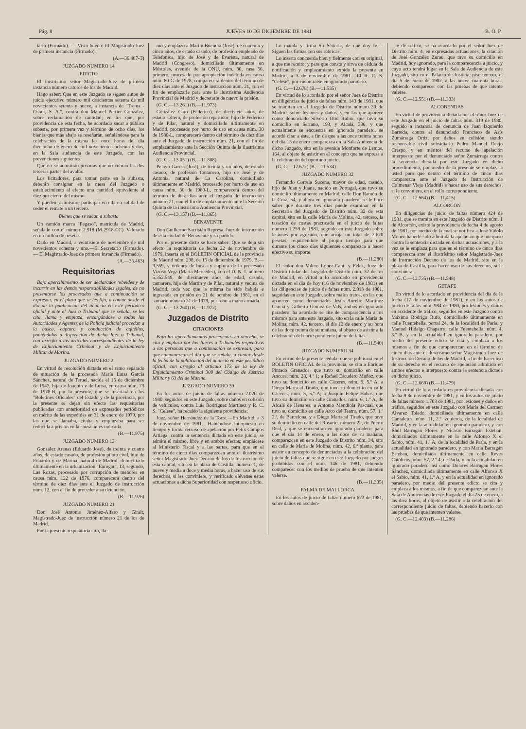Pág. 8 JUEVES 10 DE DICIEMBRE DE 1981 B. O. P.
tario (Firmado). — Visto bueno: El Magistrado-Juez de primera instancia (Firmado).
(A.—36.487-T)
JUZGADO NUMERO 14
EDICTO
El ilustrísimo señor Magistrado-Juez de primera instancia número catorce de los de Madrid.
Hago saber: Que en este Juzgado se siguen autos de juicio ejecutivo número mil doscientos setenta de mil novecientos setenta y nueve, a instancia de "Trema - Osnur, S. A.", contra don Manuel Pertier González, sobre reclamación de cantidad; en los que, por providencia de esta fecha, he acordado sacar a pública subasta, por primera vez y término de ocho días, los bienes que más abajo se reseñarán, señalándose para la celebración de la misma las once horas del día dieciocho de enero de mil novecientos ochenta y dos, en la Sala audiencia de este Juzgado, con las prevenciones siguientes:
Que no se admitirán posturas que no cubran las dos terceras partes del avalúo.
Los licitadores, para tomar parte en la subasta, deberán consignar en la mesa del Juzgado o establecimiento al efecto una cantidad equivalente al diez por ciento del mismo.
Y pueden, asimismo, participar en ella en calidad de ceder el remate a un tercero.
Bienes que se sacan a subasta
Un camión marca "Pegaso", matrícula de Madrid, señalado con el número 2.918 (M-2918-CC). Valorado en un millón de pesetas.
Dado en Madrid, a veintisiete de noviembre de mil novecientos ochenta y uno.—El Secretario (Firmado). — El Magistrado-Juez de primera instancia (Firmado).
(A.—36.463)
Requisitorias
Bajo apercibimiento de ser declarados rebeldes y de incurrir en las demás responsabilidades legales, de no presentarse los procesados que a continuación se expresan, en el plazo que se les fija, a contar desde el día de la publicación del anuncio en este periódico oficial y ante el Juez o Tribunal que se señala, se les cita, llama y emplaza, encargándose a todas las Autoridades y Agentes de la Policía judicial procedan a la busca, captura y conducción de aquéllos, poniéndolos a disposición de dicho Juez o Tribunal, con arreglo a los artículos correspondientes de la ley de Enjuiciamiento Criminal y de Enjuiciamiento Militar de Marina.
JUZGADO NUMERO 2
En virtud de resolución dictada en el ramo separado de situación de la procesada María Luisa García Sánchez, natural de Teruel, nacida el 15 de diciembre de 1947, hija de Joaquín y de Luisa, en causa núm. 73 de 1978-B, por la presente, que se insertará en los "Boletines Oficiales" del Estado y de la provincia, por la presente se dejan sin efecto las requisitorias publicadas con anterioridad en expresados periódicos en mérito de las expedidas en 31 de enero de 1979, por las que se llamaba, citaba y emplazaba para ser reducida a prisión en la causa antes indicada.
(B.—11.975)
JUZGADO NUMERO 12
González Arenas (Eduardo José), de treinta y cuatro años, de estado casado, de profesión piloto civil, hijo de Eduardo y de Marina, natural de Madrid, domiciliado últimamente en la urbanización "Eurogar", 13, segundo, Las Rozas, procesado por corrupción de menores en causa núm. 122 de 1976, comparecerá dentro del término de diez días ante el Juzgado de instrucción núm. 12, con el fin de proceder a su detención.
(B.—11.976)
JUZGADO NUMERO 21
Don José Antonio Jiménez-Alfaro y Giralt, Magistrado-Juez de instrucción número 21 de los de Madrid.
Por la presente requisitoria cito, lla-
mo y emplazo a Martín Buendía (José), de cuarenta y cinco años, de estado casado, de profesión empleado de Telefónica, hijo de José y de Evarista, natural de Madrid (Congreso), domiciliado últimamente en Móstoles, avenida de la ONU, núm. 30, casa 56, primero, procesado por apropiación indebida en causa núm. 80-G de 1978, comparecerá dentro del término de diez días ante el Juzgado de instrucción núm. 21, con el fin de emplazarle para ante la ilustrísima Audiencia Provincial de Madrid y decretarle de nuevo la prisión.
(G. C.—13.261) (B.—11.973)
González Caro (Federico), de diecisiete años, de estado soltero, de profesión repartidor, hijo de Federico y de Pilar, natural y domiciliado últimamente en Madrid, procesado por hurto de uso en causa núm. 30 de 1980-L, comparecerá dentro del término de diez días ante el Juzgado de instrucción núm. 21, con el fin de emplazamiento ante la Sección Quinta de la ilustrísima Audiencia Provincial.
(G. C.—13.051) (B.—11.808)
Pelayo García (José), de treinta y un años, de estado casado, de profesión fontanero, hijo de José y de Antonia, natural de La Carolina, domiciliado últimamente en Madrid, procesado por hurto de uso en causa núm. 30 de 1980-L, comparecerá dentro del término de diez días ante el Juzgado de instrucción número 21, con el fin de emplazamiento ante la Sección Quinta de la ilustrísima Audiencia Provincial.
(G. C.—13.157) (B.—11.865)
BENAVENTE
Don Guillermo Sacristán Represa, Juez de instrucción de esta ciudad de Benavente y su partido.
Por el presente dicto se hace saber: Que se deja sin efecto la requisitoria de fecha 22 de noviembre de 1979, inserta en el BOLETIN OFICIAL de la provincia de Madrid núm. 298, de 15 de diciembre de 1979, B.—9.559, y órdenes de busca y captura de la procesada Vizoso Vega (María Mercedes), con el D. N. I. número 5.352.549, de diecinueve años de edad, casada, camarera, hija de Martín y de Pilar, natural y vecina de Madrid, toda vez que la misma ha sido habida e ingresada en prisión en 21 de octubre de 1981, en el sumario número 31 de 1979, por robo a mano armada.
(G. C.—13.260) (B.—11.972)
Juzgados de Distrito
CITACIONES
Bajo los apercibimientos procedentes en derecho, se cita y emplaza por los Jueces o Tribunales respectivos a las personas que a continuación se expresan, para que comparezcan el día que se señala, a contar desde la fecha de la publicación del anuncio en este periódico oficial, con arreglo al artículo 173 de la ley de Enjuiciamiento Criminal 308 del Código de Justicia Militar y 63 del de Marina.
JUZGADO NUMERO 30
En los autos de juicio de faltas número 2.020 de 1980, seguidos en este Juzgado, sobre daños en colisión de vehículos, contra Luis Rodríguez Martínez y R. C. S. "Celese", ha recaído la siguiente providencia:
Juez, señor Hernández de la Torre.—En Madrid, a 3 de noviembre de 1981.—Habiéndose interpuesto en tiempo y forma recurso de apelación por Félix Campos Artiaga, contra la sentencia dictada en este juicio, se admite el mismo, libre y en ambos efectos; emplácese al Ministerio Fiscal y a las partes, para que en el término de cinco días comparezcan ante el ilustrísimo señor Magistrado-Juez Decano de los de Instrucción de esta capital, sito en la plaza de Castilla, número 1, de nueve y media a doce y media horas, a hacer uso de sus derechos, si les conviniere, y verificado elévense estas actuaciones a dicha Superioridad con respetuoso oficio.
Lo manda y firma Su Señoría, de que doy fe.—Siguen las firmas con sus rúbricas.
Lo inserto concuerda bien y fielmente con su original, a que me remito; y para que conste y sirva de cédula de notificación y emplazamiento expido la presente en Madrid, a 3 de noviembre de 1981.—El R. C. S. "Celese", por encontrarse en ignorado paradero.
(G. C.—12.678) (B.—11.535)
En virtud de lo acordado por el señor Juez de Distrito en diligencias de juicio de faltas núm. 143 de 1981, que se tramitan en el Juzgado de Distrito número 30 de Madrid, sobre lesiones y daños, y en las que aparece como denunciado Silverio Olid Rubio, que tuvo su domicilio en Serrano, 199, y Alcalá, 336, y que actualmente se encuentra en ignorado paradero, se acordó citar a éste, a fin de que a las once treinta horas del día 13 de enero comparezca en la Sala Audiencia de dicho Juzgado, sito en la avenida Monforte de Lemos, 164, al objeto de asistir en el concepto que se expresa a la celebración del oportuno juicio.
(G. C.—12.677) (B.—11.534)
JUZGADO NUMERO 32
Fernando Correia Sucena, mayor de edad, casado, hijo de Juan y Juana, nacido en Portugal, que tuvo su domicilio últimamente en Madrid, calle Don Ramón de la Cruz, 54, y ahora en ignorado paradero, se le hace saber que durante tres días puede examinar en la Secretaría del Juzgado de Distrito núm. 32 de esta capital, sito en la calle María de Molina, 42, tercero, la tasación de costas practicada en el juicio de faltas número 1.259 de 1981, seguido en este Juzgado sobre lesiones por agresión, que arroja un total de 2.620 pesetas, requiriéndole al propio tiempo para que durante los cinco días siguientes comparezca a hacer efectivo su importe.
(B.—11.280)
El señor don Valero López-Canti y Felez, Juez de Distrito titular del Juzgado de Distrito núm. 32 de los de Madrid, en virtud a lo acordado en providencia dictada en el día de hoy (16 de noviembre de 1981) en las diligencias de juicio de faltas núm. 2.013 de 1981, seguidas en este Juzgado, sobre malos tratos, en las que aparecen como denunciados Jesús Aurelio Martínez García y Gilberto Gómez de Vals, ambos en ignorado paradero, ha acordado se cite de comparecencia a los mismos para ante este Juzgado, sito en la calle María de Molina, núm. 42, tercero, el día 12 de enero y su hora de las doce treinta de su mañana, al objeto de asistir a la celebración del correspondiente juicio de faltas.
(B.—11.540)
JUZGADO NUMERO 34
En virtud de la presente cédula, que se publicará en el BOLETIN OFICIAL de la provincia, se cita a Enrique Pintado Granados, que tuvo su domicilio en calle Ancora, núm. 28, 4.º 1; a Rafael Escudero Muñoz, que tuvo su domicilio en calle Cáceres, núm. 5, 5.º A; a Diego Mariscal Tirado, que tuvo su domicilio en calle Cáceres, núm. 5, 5.º A; a Joaquín Felipe Habas, que tuvo su domicilio en calle Granados, núm. 6, 1.º A, de Alcalá de Henares; a Antonio Mendiola Pascual, que tuvo su domicilio en calle Arco del Teatro, núm. 57, 1.º 2.ª, de Barcelona, y a Diego Mariscal Tirado, que tuvo su domicilio en calle del Rosario, número 22, de Puerto Real, y que se encuentran en ignorado paradero, para que el día 14 de enero, a las doce de su mañana, comparezcan en este Juzgado de Distrito núm. 34, sito en calle de María de Molina, núm. 42, 6.ª planta, para asistir en concepto de denunciados a la celebración del juicio de faltas que se sigue en este Juzgado por juegos prohibidos con el núm. 146 de 1981, debiendo comparecer con los medios de prueba de que intenten valerse.
(B.—11.335)
PALMA DE MALLORCA
En los autos de juicio de faltas número 672 de 1981, sobre daños en acciden-
te de tráfico, se ha acordado por el señor Juez de Distrito núm. 4, en expresadas actuaciones, la citación de José González Zurau, que tuvo su domicilio en Madrid, hoy ignorado, para la comparecencia a juicio, y cuyo acto tendrá lugar en la Sala de Audiencia de este Juzgado, sito en el Palacio de Justicia, piso tercero, el día 5 de enero de 1982, a las nueve cuarenta horas, debiendo comparecer con las pruebas de que intente valerse.
(G. C.—12.551) (B.—11.333)
ALCOBENDAS
En virtud de providencia dictada por el señor Juez de este Juzgado en el juicio de faltas núm. 319 de 1980, seguido a instancia de denuncia de Juan Izquierdo Barreda, contra el denunciado Francisco de Asís Zumárraga Ortiz, por daños en colisión, siendo responsable civil subsidiario Pedro Manuel Ocejo Crespo, y en méritos del recurso de apelación interpuesto por el denunciado señor Zumárraga contra la sentencia dictada por este Juzgado en dicho procedimiento, por medio de la presente se emplaza a usted para que dentro del término de cinco días comparezca ante el Juzgado de Instrucción de Colmenar Viejo (Madrid) a hacer uso de sus derechos, si le conviniera, en el rollo correspondiente.
(G. C.—12.564) (B.—11.415)
ALCORCON
En diligencias de juicio de faltas número 424 de 1981, que se tramita en este Juzgado de Distrito núm. 1 de Alcorcón, existe la providencia de fecha 4 de agosto de 1981, por medio de la cual se notifica a José Viñolo Moneo haberle sido admitida la apelación que interpuso contra la sentencia dictada en dichas actuaciones, y a la vez se le emplaza para que en el término de cinco días comparezca ante el ilustrísimo señor Magistrado-Juez de Instrucción Decano de los de Madrid, sito en la plaza de Castilla, para hacer uso de sus derechos, si le conviniera.
(G. C.—12.735) (B.—11.548)
GETAFE
En virtud de lo acordado en providencia del día de la fecha (17 de noviembre de 1981), y en los autos de juicio de faltas núm. 984 de 1980, por lesiones y daños en accidente de tráfico, seguidos en este Juzgado contra Máximo Rodrigo Rufo, domiciliado últimamente en calle Fuentebella, portal 24, de la localidad de Parla, y Manuel Hidalgo Chaparro, calle Fuentebella, núm. 4, 3.º B, y en la actualidad en ignorado paradero, por medio del presente edicto se cita y emplaza a los mismos a fin de que comparezcan en el término de cinco días ante el ilustrísimo señor Magistrado Juez de Instrucción Decano de los de Madrid, a fin de hacer uso de su derecho en el recurso de apelación admitido en ambos efectos e interpuesto contra la sentencia dictada en dicho juicio.
(G. C.—12.660) (B.—11.479)
En virtud de lo acordado en providencia dictada con fecha 9 de noviembre de 1981, y en los autos de juicio de faltas número 1.703 de 1981, por lesiones y daños en tráfico, seguidos en este Juzgado con María del Carmen Alvarez Toledo, domiciliada últimamente en calle Cantalejos, núm. 11, 2.º izquierda, de la localidad de Madrid, y en la actualidad en ignorado paradero, y con Raúl Barragán Flores y Nicasio Barragán Esteban, domiciliados últimamente en la calle Alfonso X el Sabio, núm. 41, 1.º A, de la localidad de Parla, y en la actualidad en ignorado paradero, y con María Barragán Esteban, domiciliada últimamente en calle Reyes Católicos, núm. 57, 2.º 4, de Parla, y en la actualidad en ignorado paradero, así como Dolores Barragán Flores Sánchez, domiciliada últimamente en calle Alfonso X el Sabio, núm. 41, 1.º A, y en la actualidad en ignorado paradero, por medio del presente edicto se cita y emplaza a los mismos, a fin de que comparezcan ante la Sala de Audiencias de este Juzgado el día 25 de enero, a las diez horas, al objeto de asistir a la celebración del correspondiente juicio de faltas, debiendo hacerlo con las pruebas de que intenten valerse.
(G. C.—12.403) (B.—11.286)